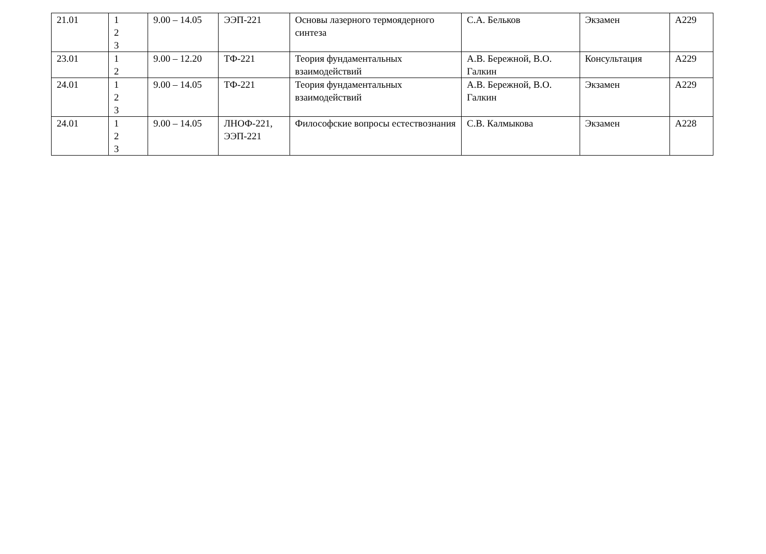| 21.01 | 1 2 3 | 9.00 – 14.05 | ЭЭП-221 | Основы лазерного термоядерного синтеза | С.А. Бельков | Экзамен | А229 |
| 23.01 | 1 2 | 9.00 – 12.20 | ТФ-221 | Теория фундаментальных взаимодействий | А.В. Бережной, В.О. Галкин | Консультация | А229 |
| 24.01 | 1 2 3 | 9.00 – 14.05 | ТФ-221 | Теория фундаментальных взаимодействий | А.В. Бережной, В.О. Галкин | Экзамен | А229 |
| 24.01 | 1 2 3 | 9.00 – 14.05 | ЛНОФ-221, ЭЭП-221 | Философские вопросы естествознания | С.В. Калмыкова | Экзамен | А228 |